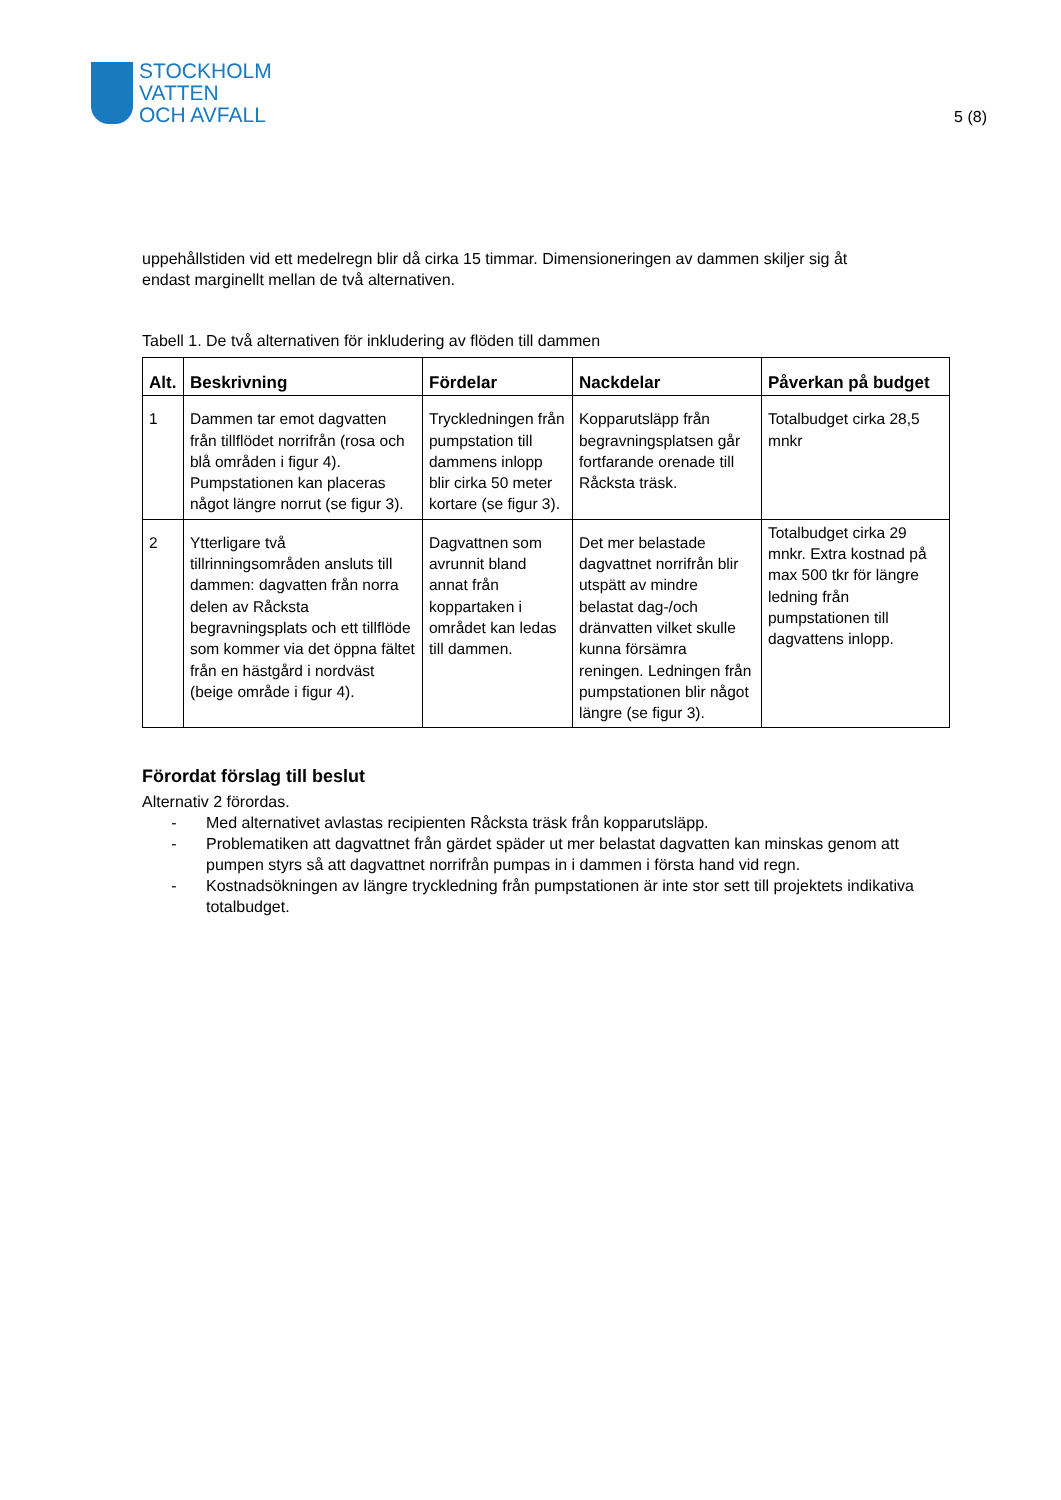STOCKHOLM
VATTEN
OCH AVFALL
5 (8)
uppehållstiden vid ett medelregn blir då cirka 15 timmar. Dimensioneringen av dammen skiljer sig åt endast marginellt mellan de två alternativen.
Tabell 1. De två alternativen för inkludering av flöden till dammen
| Alt. | Beskrivning | Fördelar | Nackdelar | Påverkan på budget |
| --- | --- | --- | --- | --- |
| 1 | Dammen tar emot dagvatten från tillflödet norrifrån (rosa och blå områden i figur 4). Pumpstationen kan placeras något längre norrut (se figur 3). | Tryckledningen från pumpstation till dammens inlopp blir cirka 50 meter kortare (se figur 3). | Kopparutsläpp från begravningsplatsen går fortfarande orenade till Råcksta träsk. | Totalbudget cirka 28,5 mnkr |
| 2 | Ytterligare två tillrinningsområden ansluts till dammen: dagvatten från norra delen av Råcksta begravningsplats och ett tillflöde som kommer via det öppna fältet från en hästgård i nordväst (beige område i figur 4). | Dagvattnen som avrunnit bland annat från koppartaken i området kan ledas till dammen. | Det mer belastade dagvattnet norrifrån blir utspätt av mindre belastat dag-/och dränvatten vilket skulle kunna försämra reningen. Ledningen från pumpstationen blir något längre (se figur 3). | Totalbudget cirka 29 mnkr. Extra kostnad på max 500 tkr för längre ledning från pumpstationen till dagvattens inlopp. |
Förordat förslag till beslut
Alternativ 2 förordas.
- Med alternativet avlastas recipienten Råcksta träsk från kopparutsläpp.
- Problematiken att dagvattnet från gärdet späder ut mer belastat dagvatten kan minskas genom att pumpen styrs så att dagvattnet norrifrån pumpas in i dammen i första hand vid regn.
- Kostnadsökningen av längre tryckledning från pumpstationen är inte stor sett till projektets indikativa totalbudget.